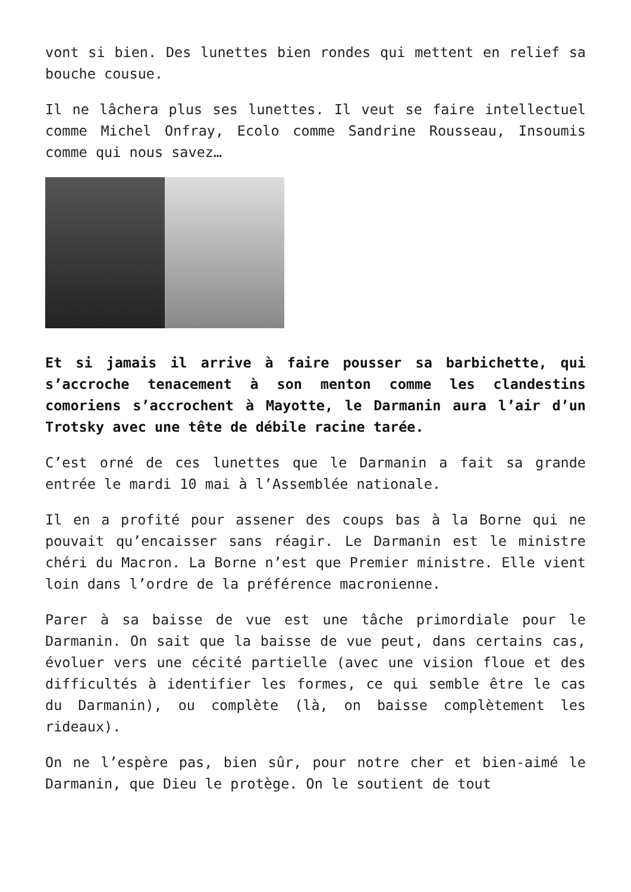vont si bien. Des lunettes bien rondes qui mettent en relief sa bouche cousue.
Il ne lâchera plus ses lunettes. Il veut se faire intellectuel comme Michel Onfray, Ecolo comme Sandrine Rousseau, Insoumis comme qui nous savez…
Et si jamais il arrive à faire pousser sa barbichette, qui s’accroche tenacement à son menton comme les clandestins comoriens s’accrochent à Mayotte, le Darmanin aura l’air d’un Trotsky avec une tête de débile racine tarée.
C’est orné de ces lunettes que le Darmanin a fait sa grande entrée le mardi 10 mai à l’Assemblée nationale.
Il en a profité pour assener des coups bas à la Borne qui ne pouvait qu’encaisser sans réagir. Le Darmanin est le ministre chéri du Macron. La Borne n’est que Premier ministre. Elle vient loin dans l’ordre de la préférence macronienne.
Parer à sa baisse de vue est une tâche primordiale pour le Darmanin. On sait que la baisse de vue peut, dans certains cas, évoluer vers une cécité partielle (avec une vision floue et des difficultés à identifier les formes, ce qui semble être le cas du Darmanin), ou complète (là, on baisse complètement les rideaux).
On ne l’espère pas, bien sûr, pour notre cher et bien-aimé le Darmanin, que Dieu le protège. On le soutient de tout